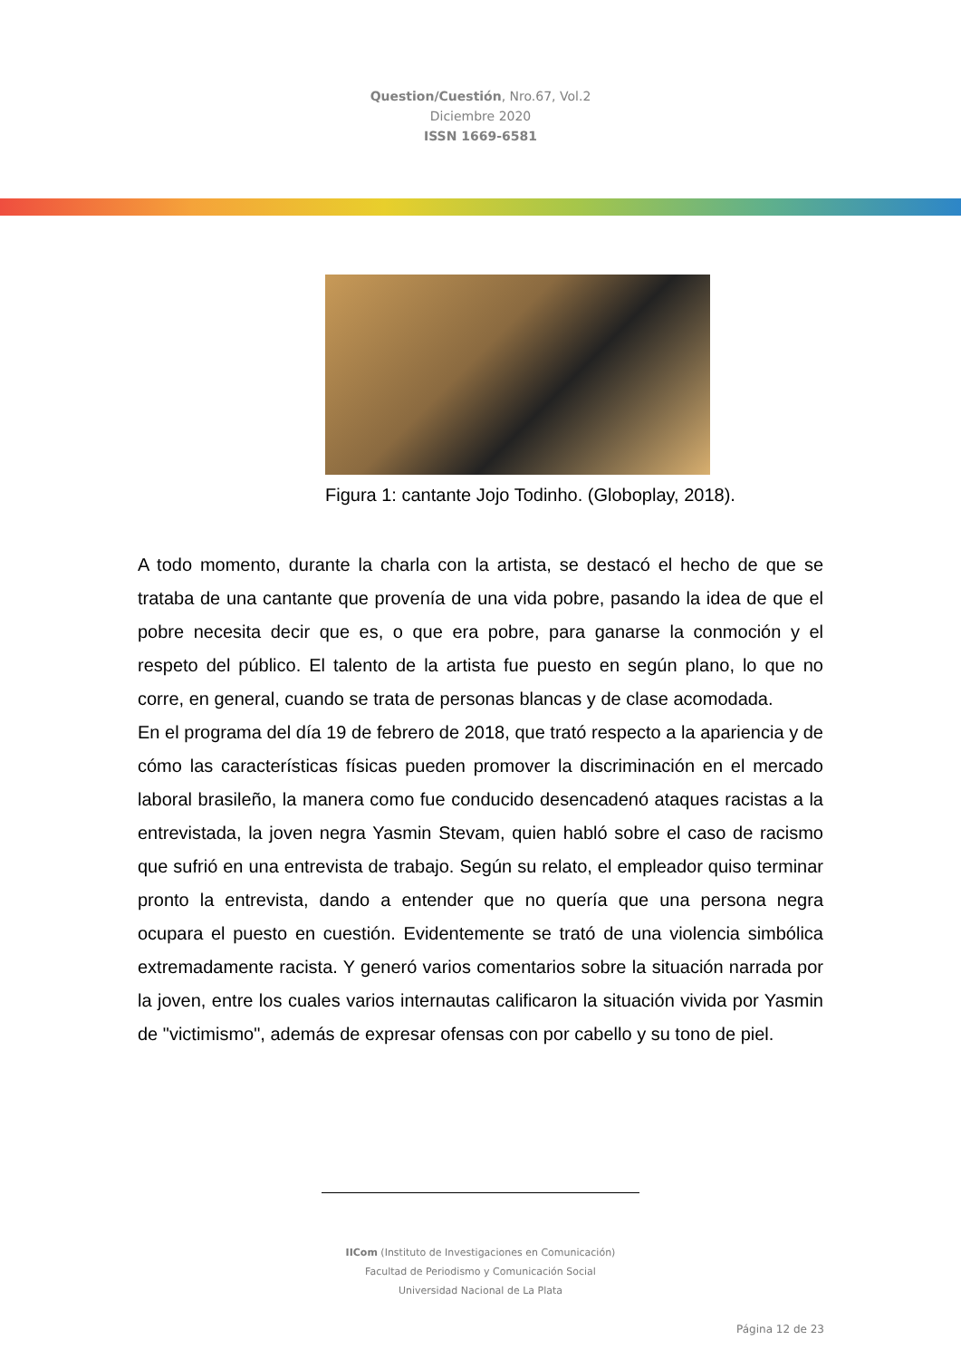Question/Cuestión, Nro.67, Vol.2
Diciembre 2020
ISSN 1669-6581
Figura 1: cantante Jojo Todinho. (Globoplay, 2018).
A todo momento, durante la charla con la artista, se destacó el hecho de que se trataba de una cantante que provenía de una vida pobre, pasando la idea de que el pobre necesita decir que es, o que era pobre, para ganarse la conmoción y el respeto del público. El talento de la artista fue puesto en según plano, lo que no corre, en general, cuando se trata de personas blancas y de clase acomodada.
En el programa del día 19 de febrero de 2018, que trató respecto a la apariencia y de cómo las características físicas pueden promover la discriminación en el mercado laboral brasileño, la manera como fue conducido desencadenó ataques racistas a la entrevistada, la joven negra Yasmin Stevam, quien habló sobre el caso de racismo que sufrió en una entrevista de trabajo. Según su relato, el empleador quiso terminar pronto la entrevista, dando a entender que no quería que una persona negra ocupara el puesto en cuestión. Evidentemente se trató de una violencia simbólica extremadamente racista. Y generó varios comentarios sobre la situación narrada por la joven, entre los cuales varios internautas calificaron la situación vivida por Yasmin de "victimismo", además de expresar ofensas con por cabello y su tono de piel.
IICom (Instituto de Investigaciones en Comunicación)
Facultad de Periodismo y Comunicación Social
Universidad Nacional de La Plata
Página 12 de 23